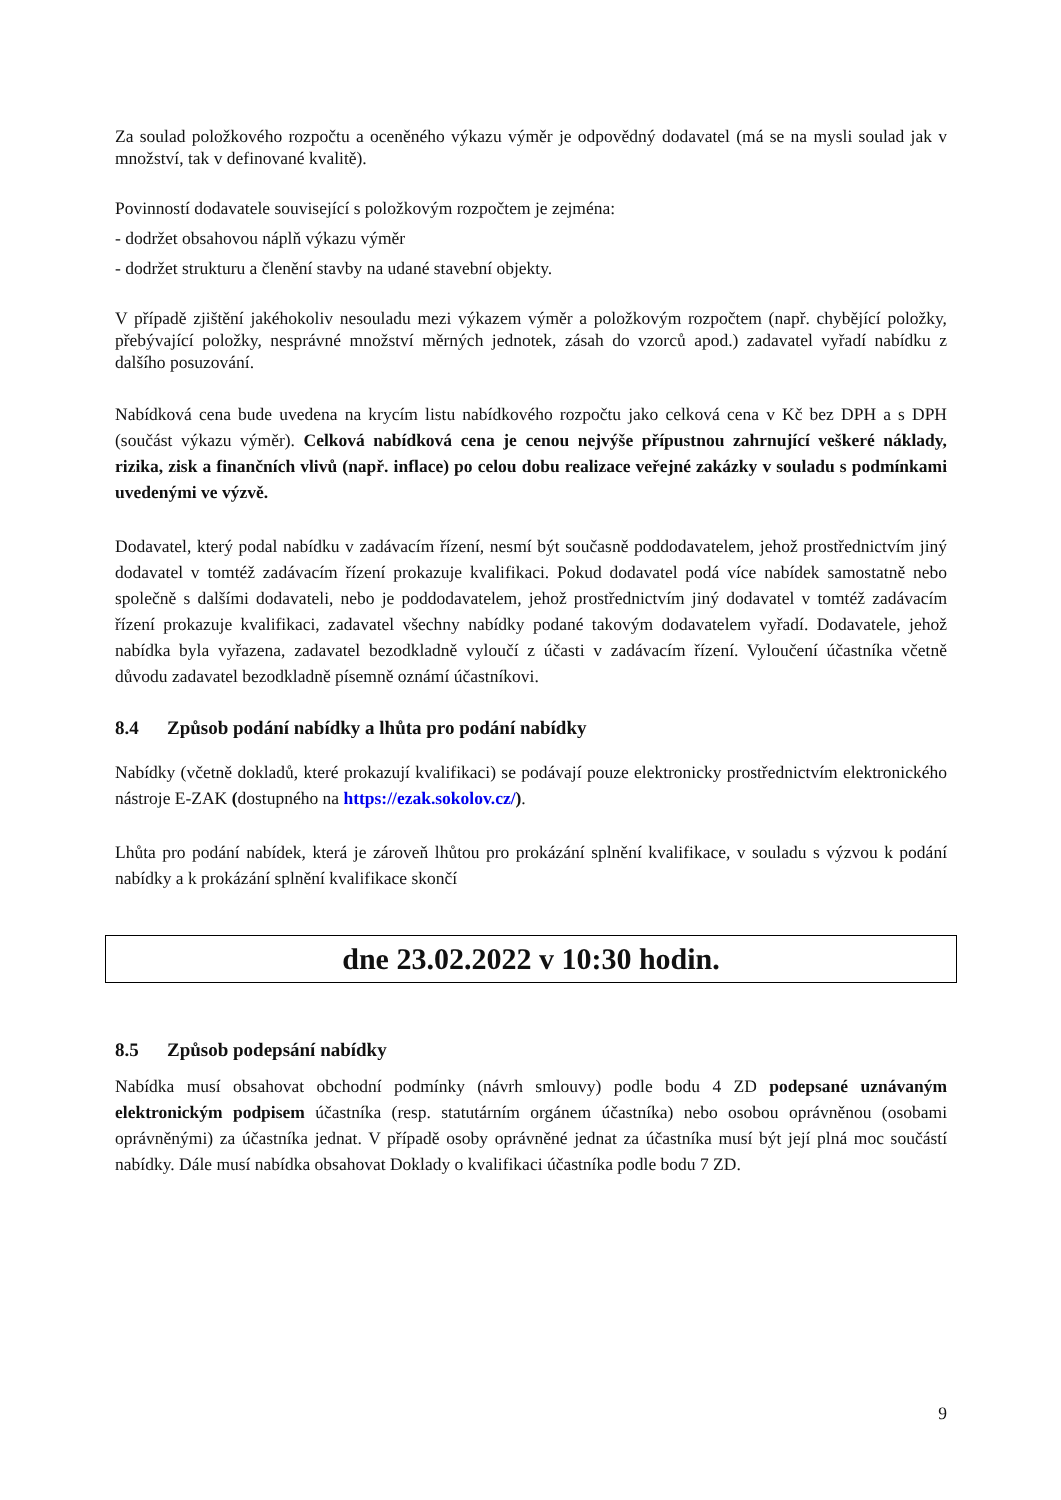Za soulad položkového rozpočtu a oceněného výkazu výměr je odpovědný dodavatel (má se na mysli soulad jak v množství, tak v definované kvalitě).
Povinností dodavatele související s položkovým rozpočtem je zejména:
- dodržet obsahovou náplň výkazu výměr
- dodržet strukturu a členění stavby na udané stavební objekty.
V případě zjištění jakéhokoliv nesouladu mezi výkazem výměr a položkovým rozpočtem (např. chybějící položky, přebývající položky, nesprávné množství měrných jednotek, zásah do vzorců apod.) zadavatel vyřadí nabídku z dalšího posuzování.
Nabídková cena bude uvedena na krycím listu nabídkového rozpočtu jako celková cena v Kč bez DPH a s DPH (součást výkazu výměr). Celková nabídková cena je cenou nejvýše přípustnou zahrnující veškeré náklady, rizika, zisk a finančních vlivů (např. inflace) po celou dobu realizace veřejné zakázky v souladu s podmínkami uvedenými ve výzvě.
Dodavatel, který podal nabídku v zadávacím řízení, nesmí být současně poddodavatelem, jehož prostřednictvím jiný dodavatel v tomtéž zadávacím řízení prokazuje kvalifikaci. Pokud dodavatel podá více nabídek samostatně nebo společně s dalšími dodavateli, nebo je poddodavatelem, jehož prostřednictvím jiný dodavatel v tomtéž zadávacím řízení prokazuje kvalifikaci, zadavatel všechny nabídky podané takovým dodavatelem vyřadí. Dodavatele, jehož nabídka byla vyřazena, zadavatel bezodkladně vyloučí z účasti v zadávacím řízení. Vyloučení účastníka včetně důvodu zadavatel bezodkladně písemně oznámí účastníkovi.
8.4 Způsob podání nabídky a lhůta pro podání nabídky
Nabídky (včetně dokladů, které prokazují kvalifikaci) se podávají pouze elektronicky prostřednictvím elektronického nástroje E-ZAK (dostupného na https://ezak.sokolov.cz/).
Lhůta pro podání nabídek, která je zároveň lhůtou pro prokázání splnění kvalifikace, v souladu s výzvou k podání nabídky a k prokázání splnění kvalifikace skončí
dne 23.02.2022 v 10:30 hodin.
8.5 Způsob podepsání nabídky
Nabídka musí obsahovat obchodní podmínky (návrh smlouvy) podle bodu 4 ZD podepsané uznávaným elektronickým podpisem účastníka (resp. statutárním orgánem účastníka) nebo osobou oprávněnou (osobami oprávněnými) za účastníka jednat. V případě osoby oprávněné jednat za účastníka musí být její plná moc součástí nabídky. Dále musí nabídka obsahovat Doklady o kvalifikaci účastníka podle bodu 7 ZD.
9